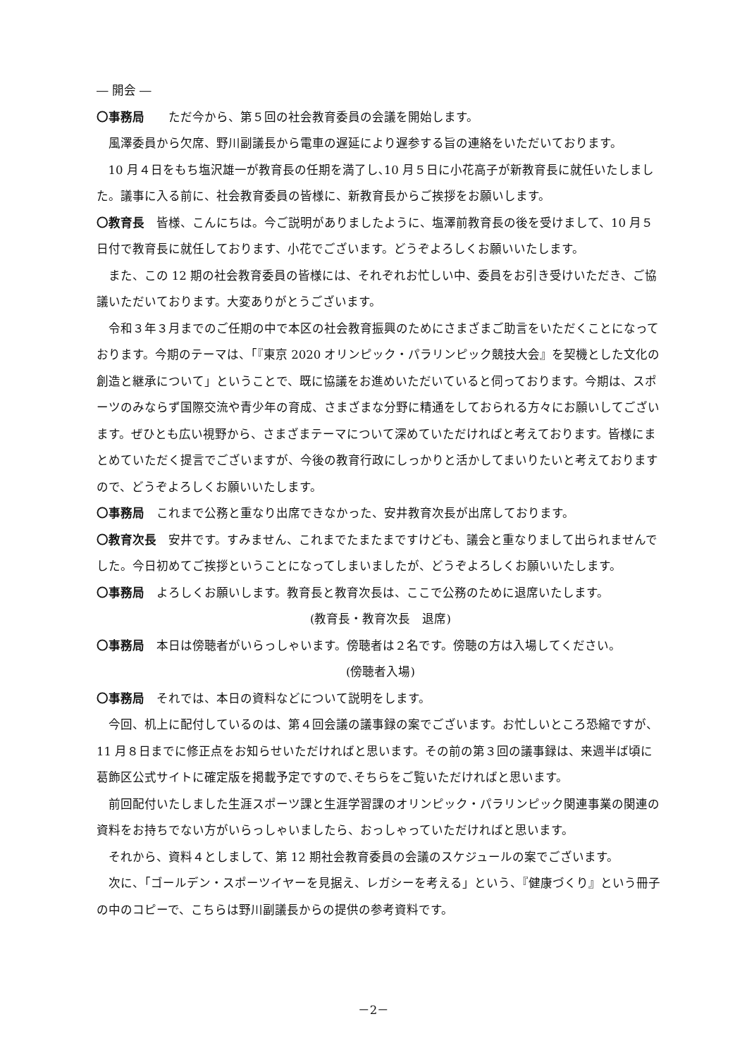― 開会 ―
〇事務局　　ただ今から、第５回の社会教育委員の会議を開始します。
風澤委員から欠席、野川副議長から電車の遅延により遅参する旨の連絡をいただいております。
10 月４日をもち塩沢雄一が教育長の任期を満了し､10 月５日に小花高子が新教育長に就任いたしました。議事に入る前に、社会教育委員の皆様に、新教育長からご挨拶をお願いします。
〇教育長　皆様、こんにちは。今ご説明がありましたように、塩澤前教育長の後を受けまして、10 月５日付で教育長に就任しております、小花でございます。どうぞよろしくお願いいたします。
また、この 12 期の社会教育委員の皆様には、それぞれお忙しい中、委員をお引き受けいただき、ご協議いただいております。大変ありがとうございます。
令和３年３月までのご任期の中で本区の社会教育振興のためにさまざまご助言をいただくことになっております。今期のテーマは、「『東京 2020 オリンピック・パラリンピック競技大会』を契機とした文化の創造と継承について」ということで、既に協議をお進めいただいていると伺っております。今期は、スポーツのみならず国際交流や青少年の育成、さまざまな分野に精通をしておられる方々にお願いしてございます。ぜひとも広い視野から、さまざまテーマについて深めていただければと考えております。皆様にまとめていただく提言でございますが、今後の教育行政にしっかりと活かしてまいりたいと考えておりますので、どうぞよろしくお願いいたします。
〇事務局　これまで公務と重なり出席できなかった、安井教育次長が出席しております。
〇教育次長　安井です。すみません、これまでたまたまですけども、議会と重なりまして出られませんでした。今日初めてご挨拶ということになってしまいましたが、どうぞよろしくお願いいたします。
〇事務局　よろしくお願いします。教育長と教育次長は、ここで公務のために退席いたします。
(教育長・教育次長　退席)
〇事務局　本日は傍聴者がいらっしゃいます。傍聴者は２名です。傍聴の方は入場してください。
(傍聴者入場)
〇事務局　それでは、本日の資料などについて説明をします。
今回、机上に配付しているのは、第４回会議の議事録の案でございます。お忙しいところ恐縮ですが、11 月８日までに修正点をお知らせいただければと思います。その前の第３回の議事録は、来週半ば頃に葛飾区公式サイトに確定版を掲載予定ですので､そちらをご覧いただければと思います。
前回配付いたしました生涯スポーツ課と生涯学習課のオリンピック・パラリンピック関連事業の関連の資料をお持ちでない方がいらっしゃいましたら、おっしゃっていただければと思います。
それから、資料４としまして、第 12 期社会教育委員の会議のスケジュールの案でございます。
次に、「ゴールデン・スポーツイヤーを見据え、レガシーを考える」という、『健康づくり』という冊子の中のコピーで、こちらは野川副議長からの提供の参考資料です。
－2－